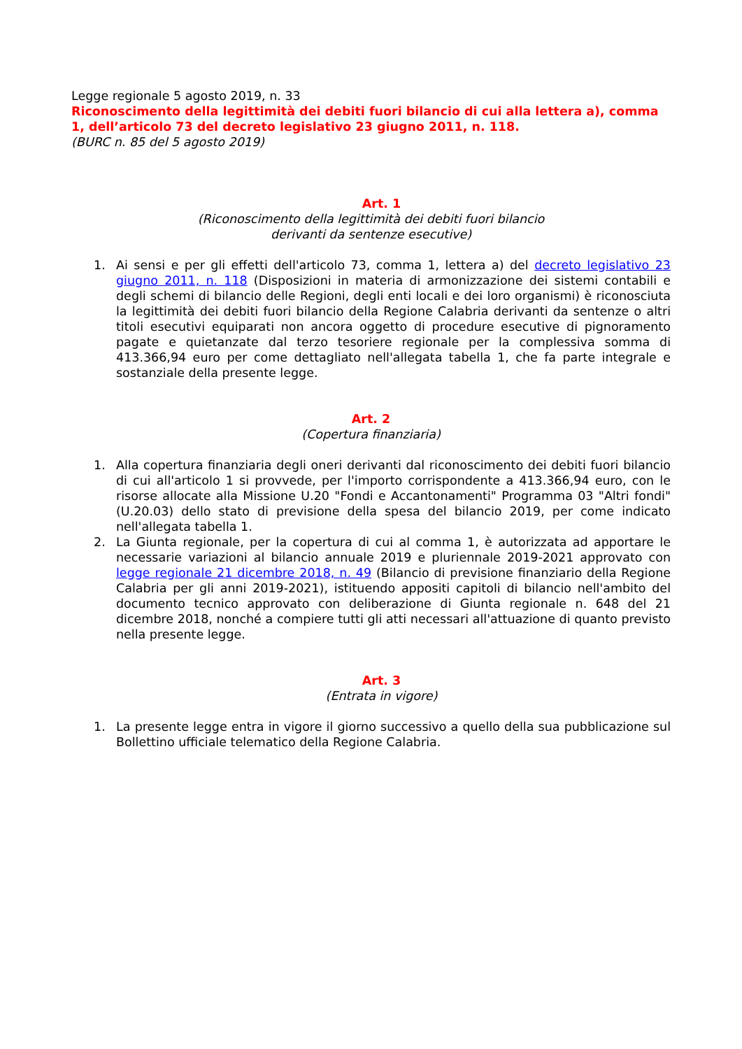Legge regionale 5 agosto 2019, n. 33
Riconoscimento della legittimità dei debiti fuori bilancio di cui alla lettera a), comma 1, dell’articolo 73 del decreto legislativo 23 giugno 2011, n. 118.
(BURC n. 85 del 5 agosto 2019)
Art. 1
(Riconoscimento della legittimità dei debiti fuori bilancio
derivanti da sentenze esecutive)
1. Ai sensi e per gli effetti dell'articolo 73, comma 1, lettera a) del decreto legislativo 23 giugno 2011, n. 118 (Disposizioni in materia di armonizzazione dei sistemi contabili e degli schemi di bilancio delle Regioni, degli enti locali e dei loro organismi) è riconosciuta la legittimità dei debiti fuori bilancio della Regione Calabria derivanti da sentenze o altri titoli esecutivi equiparati non ancora oggetto di procedure esecutive di pignoramento pagate e quietanzate dal terzo tesoriere regionale per la complessiva somma di 413.366,94 euro per come dettagliato nell'allegata tabella 1, che fa parte integrale e sostanziale della presente legge.
Art. 2
(Copertura finanziaria)
1. Alla copertura finanziaria degli oneri derivanti dal riconoscimento dei debiti fuori bilancio di cui all'articolo 1 si provvede, per l'importo corrispondente a 413.366,94 euro, con le risorse allocate alla Missione U.20 "Fondi e Accantonamenti" Programma 03 "Altri fondi" (U.20.03) dello stato di previsione della spesa del bilancio 2019, per come indicato nell'allegata tabella 1.
2. La Giunta regionale, per la copertura di cui al comma 1, è autorizzata ad apportare le necessarie variazioni al bilancio annuale 2019 e pluriennale 2019-2021 approvato con legge regionale 21 dicembre 2018, n. 49 (Bilancio di previsione finanziario della Regione Calabria per gli anni 2019-2021), istituendo appositi capitoli di bilancio nell'ambito del documento tecnico approvato con deliberazione di Giunta regionale n. 648 del 21 dicembre 2018, nonché a compiere tutti gli atti necessari all'attuazione di quanto previsto nella presente legge.
Art. 3
(Entrata in vigore)
1. La presente legge entra in vigore il giorno successivo a quello della sua pubblicazione sul Bollettino ufficiale telematico della Regione Calabria.